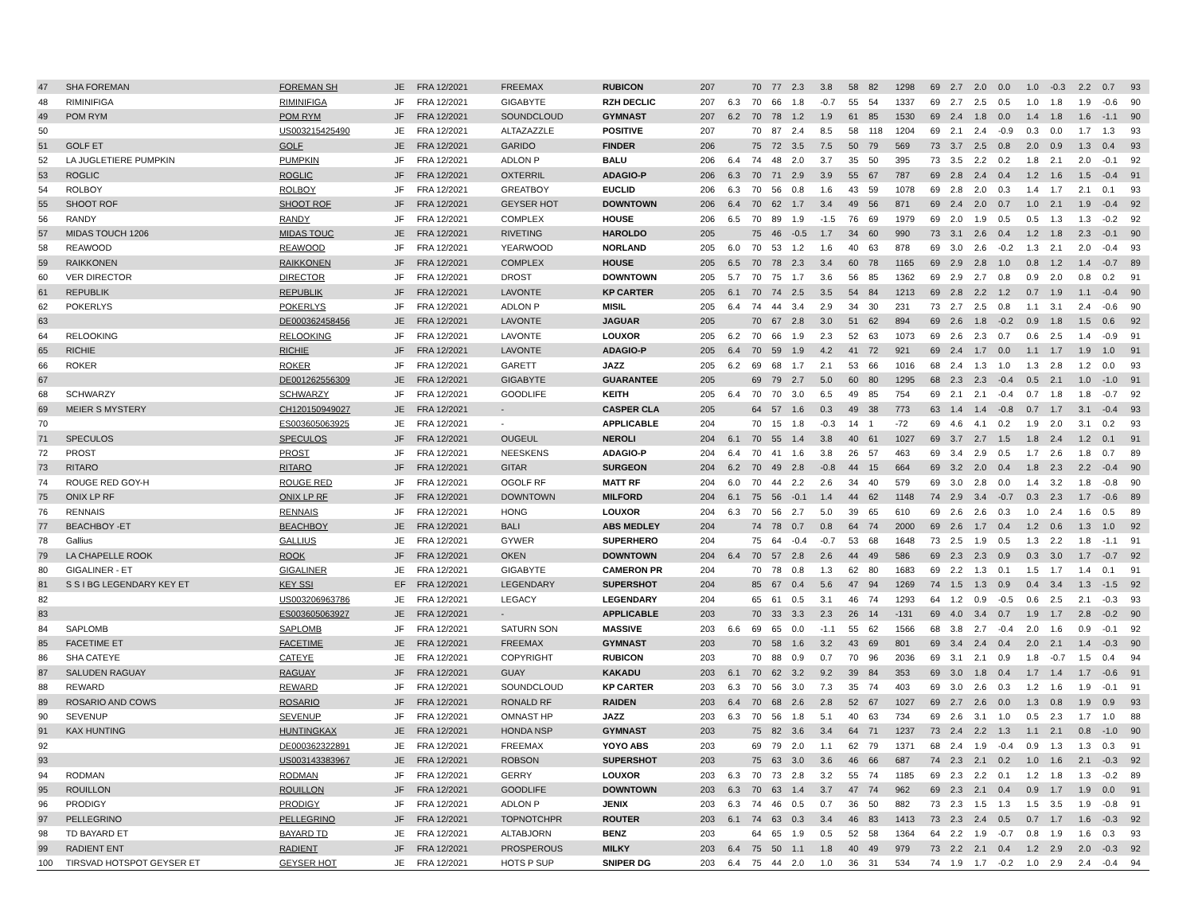| 47 | SHA FOREMAN | FOREMAN SH | JE | FRA 12/2021 | FREEMAX | RUBICON | 207 | | 70 | 77 | 2.3 | 3.8 | 58 | 82 | 1298 | 69 | 2.7 | 2.0 | 0.0 | 1.0 | -0.3 | 2.2 | 0.7 | 93 |
| 48 | RIMINIFIGA | RIMINIFIGA | JF | FRA 12/2021 | GIGABYTE | RZH DECLIC | 207 | 6.3 | 70 | 66 | 1.8 | -0.7 | 55 | 54 | 1337 | 69 | 2.7 | 2.5 | 0.5 | 1.0 | 1.8 | 1.9 | -0.6 | 90 |
| 49 | POM RYM | POM RYM | JF | FRA 12/2021 | SOUNDCLOUD | GYMNAST | 207 | 6.2 | 70 | 78 | 1.2 | 1.9 | 61 | 85 | 1530 | 69 | 2.4 | 1.8 | 0.0 | 1.4 | 1.8 | 1.6 | -1.1 | 90 |
| 50 | | US003215425490 | JE | FRA 12/2021 | ALTAZAZZLE | POSITIVE | 207 | | 70 | 87 | 2.4 | 8.5 | 58 | 118 | 1204 | 69 | 2.1 | 2.4 | -0.9 | 0.3 | 0.0 | 1.7 | 1.3 | 93 |
| 51 | GOLF ET | GOLF | JE | FRA 12/2021 | GARIDO | FINDER | 206 | | 75 | 72 | 3.5 | 7.5 | 50 | 79 | 569 | 73 | 3.7 | 2.5 | 0.8 | 2.0 | 0.9 | 1.3 | 0.4 | 93 |
| 52 | LA JUGLETIERE PUMPKIN | PUMPKIN | JF | FRA 12/2021 | ADLON P | BALU | 206 | 6.4 | 74 | 48 | 2.0 | 3.7 | 35 | 50 | 395 | 73 | 3.5 | 2.2 | 0.2 | 1.8 | 2.1 | 2.0 | -0.1 | 92 |
| 53 | ROGLIC | ROGLIC | JF | FRA 12/2021 | OXTERRIL | ADAGIO-P | 206 | 6.3 | 70 | 71 | 2.9 | 3.9 | 55 | 67 | 787 | 69 | 2.8 | 2.4 | 0.4 | 1.2 | 1.6 | 1.5 | -0.4 | 91 |
| 54 | ROLBOY | ROLBOY | JF | FRA 12/2021 | GREATBOY | EUCLID | 206 | 6.3 | 70 | 56 | 0.8 | 1.6 | 43 | 59 | 1078 | 69 | 2.8 | 2.0 | 0.3 | 1.4 | 1.7 | 2.1 | 0.1 | 93 |
| 55 | SHOOT ROF | SHOOT ROF | JF | FRA 12/2021 | GEYSER HOT | DOWNTOWN | 206 | 6.4 | 70 | 62 | 1.7 | 3.4 | 49 | 56 | 871 | 69 | 2.4 | 2.0 | 0.7 | 1.0 | 2.1 | 1.9 | -0.4 | 92 |
| 56 | RANDY | RANDY | JF | FRA 12/2021 | COMPLEX | HOUSE | 206 | 6.5 | 70 | 89 | 1.9 | -1.5 | 76 | 69 | 1979 | 69 | 2.0 | 1.9 | 0.5 | 0.5 | 1.3 | 1.3 | -0.2 | 92 |
| 57 | MIDAS TOUCH 1206 | MIDAS TOUC | JE | FRA 12/2021 | RIVETING | HAROLDO | 205 | | 75 | 46 | -0.5 | 1.7 | 34 | 60 | 990 | 73 | 3.1 | 2.6 | 0.4 | 1.2 | 1.8 | 2.3 | -0.1 | 90 |
| 58 | REAWOOD | REAWOOD | JF | FRA 12/2021 | YEARWOOD | NORLAND | 205 | 6.0 | 70 | 53 | 1.2 | 1.6 | 40 | 63 | 878 | 69 | 3.0 | 2.6 | -0.2 | 1.3 | 2.1 | 2.0 | -0.4 | 93 |
| 59 | RAIKKONEN | RAIKKONEN | JF | FRA 12/2021 | COMPLEX | HOUSE | 205 | 6.5 | 70 | 78 | 2.3 | 3.4 | 60 | 78 | 1165 | 69 | 2.9 | 2.8 | 1.0 | 0.8 | 1.2 | 1.4 | -0.7 | 89 |
| 60 | VER DIRECTOR | DIRECTOR | JF | FRA 12/2021 | DROST | DOWNTOWN | 205 | 5.7 | 70 | 75 | 1.7 | 3.6 | 56 | 85 | 1362 | 69 | 2.9 | 2.7 | 0.8 | 0.9 | 2.0 | 0.8 | 0.2 | 91 |
| 61 | REPUBLIK | REPUBLIK | JF | FRA 12/2021 | LAVONTE | KP CARTER | 205 | 6.1 | 70 | 74 | 2.5 | 3.5 | 54 | 84 | 1213 | 69 | 2.8 | 2.2 | 1.2 | 0.7 | 1.9 | 1.1 | -0.4 | 90 |
| 62 | POKERLYS | POKERLYS | JF | FRA 12/2021 | ADLON P | MISIL | 205 | 6.4 | 74 | 44 | 3.4 | 2.9 | 34 | 30 | 231 | 73 | 2.7 | 2.5 | 0.8 | 1.1 | 3.1 | 2.4 | -0.6 | 90 |
| 63 | | DE000362458456 | JE | FRA 12/2021 | LAVONTE | JAGUAR | 205 | | 70 | 67 | 2.8 | 3.0 | 51 | 62 | 894 | 69 | 2.6 | 1.8 | -0.2 | 0.9 | 1.8 | 1.5 | 0.6 | 92 |
| 64 | RELOOKING | RELOOKING | JF | FRA 12/2021 | LAVONTE | LOUXOR | 205 | 6.2 | 70 | 66 | 1.9 | 2.3 | 52 | 63 | 1073 | 69 | 2.6 | 2.3 | 0.7 | 0.6 | 2.5 | 1.4 | -0.9 | 91 |
| 65 | RICHIE | RICHIE | JF | FRA 12/2021 | LAVONTE | ADAGIO-P | 205 | 6.4 | 70 | 59 | 1.9 | 4.2 | 41 | 72 | 921 | 69 | 2.4 | 1.7 | 0.0 | 1.1 | 1.7 | 1.9 | 1.0 | 91 |
| 66 | ROKER | ROKER | JF | FRA 12/2021 | GARETT | JAZZ | 205 | 6.2 | 69 | 68 | 1.7 | 2.1 | 53 | 66 | 1016 | 68 | 2.4 | 1.3 | 1.0 | 1.3 | 2.8 | 1.2 | 0.0 | 93 |
| 67 | | DE001262556309 | JE | FRA 12/2021 | GIGABYTE | GUARANTEE | 205 | | 69 | 79 | 2.7 | 5.0 | 60 | 80 | 1295 | 68 | 2.3 | 2.3 | -0.4 | 0.5 | 2.1 | 1.0 | -1.0 | 91 |
| 68 | SCHWARZY | SCHWARZY | JF | FRA 12/2021 | GOODLIFE | KEITH | 205 | 6.4 | 70 | 70 | 3.0 | 6.5 | 49 | 85 | 754 | 69 | 2.1 | 2.1 | -0.4 | 0.7 | 1.8 | 1.8 | -0.7 | 92 |
| 69 | MEIER S MYSTERY | CH120150949027 | JE | FRA 12/2021 | - | CASPER CLA | 205 | | 64 | 57 | 1.6 | 0.3 | 49 | 38 | 773 | 63 | 1.4 | 1.4 | -0.8 | 0.7 | 1.7 | 3.1 | -0.4 | 93 |
| 70 | | ES003605063925 | JE | FRA 12/2021 | - | APPLICABLE | 204 | | 70 | 15 | 1.8 | -0.3 | 14 | 1 | -72 | 69 | 4.6 | 4.1 | 0.2 | 1.9 | 2.0 | 3.1 | 0.2 | 93 |
| 71 | SPECULOS | SPECULOS | JF | FRA 12/2021 | OUGEUL | NEROLI | 204 | 6.1 | 70 | 55 | 1.4 | 3.8 | 40 | 61 | 1027 | 69 | 3.7 | 2.7 | 1.5 | 1.8 | 2.4 | 1.2 | 0.1 | 91 |
| 72 | PROST | PROST | JF | FRA 12/2021 | NEESKENS | ADAGIO-P | 204 | 6.4 | 70 | 41 | 1.6 | 3.8 | 26 | 57 | 463 | 69 | 3.4 | 2.9 | 0.5 | 1.7 | 2.6 | 1.8 | 0.7 | 89 |
| 73 | RITARO | RITARO | JF | FRA 12/2021 | GITAR | SURGEON | 204 | 6.2 | 70 | 49 | 2.8 | -0.8 | 44 | 15 | 664 | 69 | 3.2 | 2.0 | 0.4 | 1.8 | 2.3 | 2.2 | -0.4 | 90 |
| 74 | ROUGE RED GOY-H | ROUGE RED | JF | FRA 12/2021 | OGOLF RF | MATT RF | 204 | 6.0 | 70 | 44 | 2.2 | 2.6 | 34 | 40 | 579 | 69 | 3.0 | 2.8 | 0.0 | 1.4 | 3.2 | 1.8 | -0.8 | 90 |
| 75 | ONIX LP RF | ONIX LP RF | JF | FRA 12/2021 | DOWNTOWN | MILFORD | 204 | 6.1 | 75 | 56 | -0.1 | 1.4 | 44 | 62 | 1148 | 74 | 2.9 | 3.4 | -0.7 | 0.3 | 2.3 | 1.7 | -0.6 | 89 |
| 76 | RENNAIS | RENNAIS | JF | FRA 12/2021 | HONG | LOUXOR | 204 | 6.3 | 70 | 56 | 2.7 | 5.0 | 39 | 65 | 610 | 69 | 2.6 | 2.6 | 0.3 | 1.0 | 2.4 | 1.6 | 0.5 | 89 |
| 77 | BEACHBOY -ET | BEACHBOY | JE | FRA 12/2021 | BALI | ABS MEDLEY | 204 | | 74 | 78 | 0.7 | 0.8 | 64 | 74 | 2000 | 69 | 2.6 | 1.7 | 0.4 | 1.2 | 0.6 | 1.3 | 1.0 | 92 |
| 78 | Gallius | GALLIUS | JE | FRA 12/2021 | GYWER | SUPERHERO | 204 | | 75 | 64 | -0.4 | -0.7 | 53 | 68 | 1648 | 73 | 2.5 | 1.9 | 0.5 | 1.3 | 2.2 | 1.8 | -1.1 | 91 |
| 79 | LA CHAPELLE ROOK | ROOK | JF | FRA 12/2021 | OKEN | DOWNTOWN | 204 | 6.4 | 70 | 57 | 2.8 | 2.6 | 44 | 49 | 586 | 69 | 2.3 | 2.3 | 0.9 | 0.3 | 3.0 | 1.7 | -0.7 | 92 |
| 80 | GIGALINER - ET | GIGALINER | JE | FRA 12/2021 | GIGABYTE | CAMERON PR | 204 | | 70 | 78 | 0.8 | 1.3 | 62 | 80 | 1683 | 69 | 2.2 | 1.3 | 0.1 | 1.5 | 1.7 | 1.4 | 0.1 | 91 |
| 81 | S S I BG LEGENDARY KEY ET | KEY SSI | EF | FRA 12/2021 | LEGENDARY | SUPERSHOT | 204 | | 85 | 67 | 0.4 | 5.6 | 47 | 94 | 1269 | 74 | 1.5 | 1.3 | 0.9 | 0.4 | 3.4 | 1.3 | -1.5 | 92 |
| 82 | | US003206963786 | JE | FRA 12/2021 | LEGACY | LEGENDARY | 204 | | 65 | 61 | 0.5 | 3.1 | 46 | 74 | 1293 | 64 | 1.2 | 0.9 | -0.5 | 0.6 | 2.5 | 2.1 | -0.3 | 93 |
| 83 | | ES003605063927 | JE | FRA 12/2021 | - | APPLICABLE | 203 | | 70 | 33 | 3.3 | 2.3 | 26 | 14 | -131 | 69 | 4.0 | 3.4 | 0.7 | 1.9 | 1.7 | 2.8 | -0.2 | 90 |
| 84 | SAPLOMB | SAPLOMB | JF | FRA 12/2021 | SATURN SON | MASSIVE | 203 | 6.6 | 69 | 65 | 0.0 | -1.1 | 55 | 62 | 1566 | 68 | 3.8 | 2.7 | -0.4 | 2.0 | 1.6 | 0.9 | -0.1 | 92 |
| 85 | FACETIME ET | FACETIME | JE | FRA 12/2021 | FREEMAX | GYMNAST | 203 | | 70 | 58 | 1.6 | 3.2 | 43 | 69 | 801 | 69 | 3.4 | 2.4 | 0.4 | 2.0 | 2.1 | 1.4 | -0.3 | 90 |
| 86 | SHA CATEYE | CATEYE | JE | FRA 12/2021 | COPYRIGHT | RUBICON | 203 | | 70 | 88 | 0.9 | 0.7 | 70 | 96 | 2036 | 69 | 3.1 | 2.1 | 0.9 | 1.8 | -0.7 | 1.5 | 0.4 | 94 |
| 87 | SALUDEN RAGUAY | RAGUAY | JF | FRA 12/2021 | GUAY | KAKADU | 203 | 6.1 | 70 | 62 | 3.2 | 9.2 | 39 | 84 | 353 | 69 | 3.0 | 1.8 | 0.4 | 1.7 | 1.4 | 1.7 | -0.6 | 91 |
| 88 | REWARD | REWARD | JF | FRA 12/2021 | SOUNDCLOUD | KP CARTER | 203 | 6.3 | 70 | 56 | 3.0 | 7.3 | 35 | 74 | 403 | 69 | 3.0 | 2.6 | 0.3 | 1.2 | 1.6 | 1.9 | -0.1 | 91 |
| 89 | ROSARIO AND COWS | ROSARIO | JF | FRA 12/2021 | RONALD RF | RAIDEN | 203 | 6.4 | 70 | 68 | 2.6 | 2.8 | 52 | 67 | 1027 | 69 | 2.7 | 2.6 | 0.0 | 1.3 | 0.8 | 1.9 | 0.9 | 93 |
| 90 | SEVENUP | SEVENUP | JF | FRA 12/2021 | OMNAST HP | JAZZ | 203 | 6.3 | 70 | 56 | 1.8 | 5.1 | 40 | 63 | 734 | 69 | 2.6 | 3.1 | 1.0 | 0.5 | 2.3 | 1.7 | 1.0 | 88 |
| 91 | KAX HUNTING | HUNTINGKAX | JE | FRA 12/2021 | HONDA NSP | GYMNAST | 203 | | 75 | 82 | 3.6 | 3.4 | 64 | 71 | 1237 | 73 | 2.4 | 2.2 | 1.3 | 1.1 | 2.1 | 0.8 | -1.0 | 90 |
| 92 | | DE000362322891 | JE | FRA 12/2021 | FREEMAX | YOYO ABS | 203 | | 69 | 79 | 2.0 | 1.1 | 62 | 79 | 1371 | 68 | 2.4 | 1.9 | -0.4 | 0.9 | 1.3 | 1.3 | 0.3 | 91 |
| 93 | | US003143383967 | JE | FRA 12/2021 | ROBSON | SUPERSHOT | 203 | | 75 | 63 | 3.0 | 3.6 | 46 | 66 | 687 | 74 | 2.3 | 2.1 | 0.2 | 1.0 | 1.6 | 2.1 | -0.3 | 92 |
| 94 | RODMAN | RODMAN | JF | FRA 12/2021 | GERRY | LOUXOR | 203 | 6.3 | 70 | 73 | 2.8 | 3.2 | 55 | 74 | 1185 | 69 | 2.3 | 2.2 | 0.1 | 1.2 | 1.8 | 1.3 | -0.2 | 89 |
| 95 | ROUILLON | ROUILLON | JF | FRA 12/2021 | GOODLIFE | DOWNTOWN | 203 | 6.3 | 70 | 63 | 1.4 | 3.7 | 47 | 74 | 962 | 69 | 2.3 | 2.1 | 0.4 | 0.9 | 1.7 | 1.9 | 0.0 | 91 |
| 96 | PRODIGY | PRODIGY | JF | FRA 12/2021 | ADLON P | JENIX | 203 | 6.3 | 74 | 46 | 0.5 | 0.7 | 36 | 50 | 882 | 73 | 2.3 | 1.5 | 1.3 | 1.5 | 3.5 | 1.9 | -0.8 | 91 |
| 97 | PELLEGRINO | PELLEGRINO | JF | FRA 12/2021 | TOPNOTCHPR | ROUTER | 203 | 6.1 | 74 | 63 | 0.3 | 3.4 | 46 | 83 | 1413 | 73 | 2.3 | 2.4 | 0.5 | 0.7 | 1.7 | 1.6 | -0.3 | 92 |
| 98 | TD BAYARD ET | BAYARD TD | JE | FRA 12/2021 | ALTABJORN | BENZ | 203 | | 64 | 65 | 1.9 | 0.5 | 52 | 58 | 1364 | 64 | 2.2 | 1.9 | -0.7 | 0.8 | 1.9 | 1.6 | 0.3 | 93 |
| 99 | RADIENT ENT | RADIENT | JF | FRA 12/2021 | PROSPEROUS | MILKY | 203 | 6.4 | 75 | 50 | 1.1 | 1.8 | 40 | 49 | 979 | 73 | 2.2 | 2.1 | 0.4 | 1.2 | 2.9 | 2.0 | -0.3 | 92 |
| 100 | TIRSVAD HOTSPOT GEYSER ET | GEYSER HOT | JE | FRA 12/2021 | HOTS P SUP | SNIPER DG | 203 | 6.4 | 75 | 44 | 2.0 | 1.0 | 36 | 31 | 534 | 74 | 1.9 | 1.7 | -0.2 | 1.0 | 2.9 | 2.4 | -0.4 | 94 |